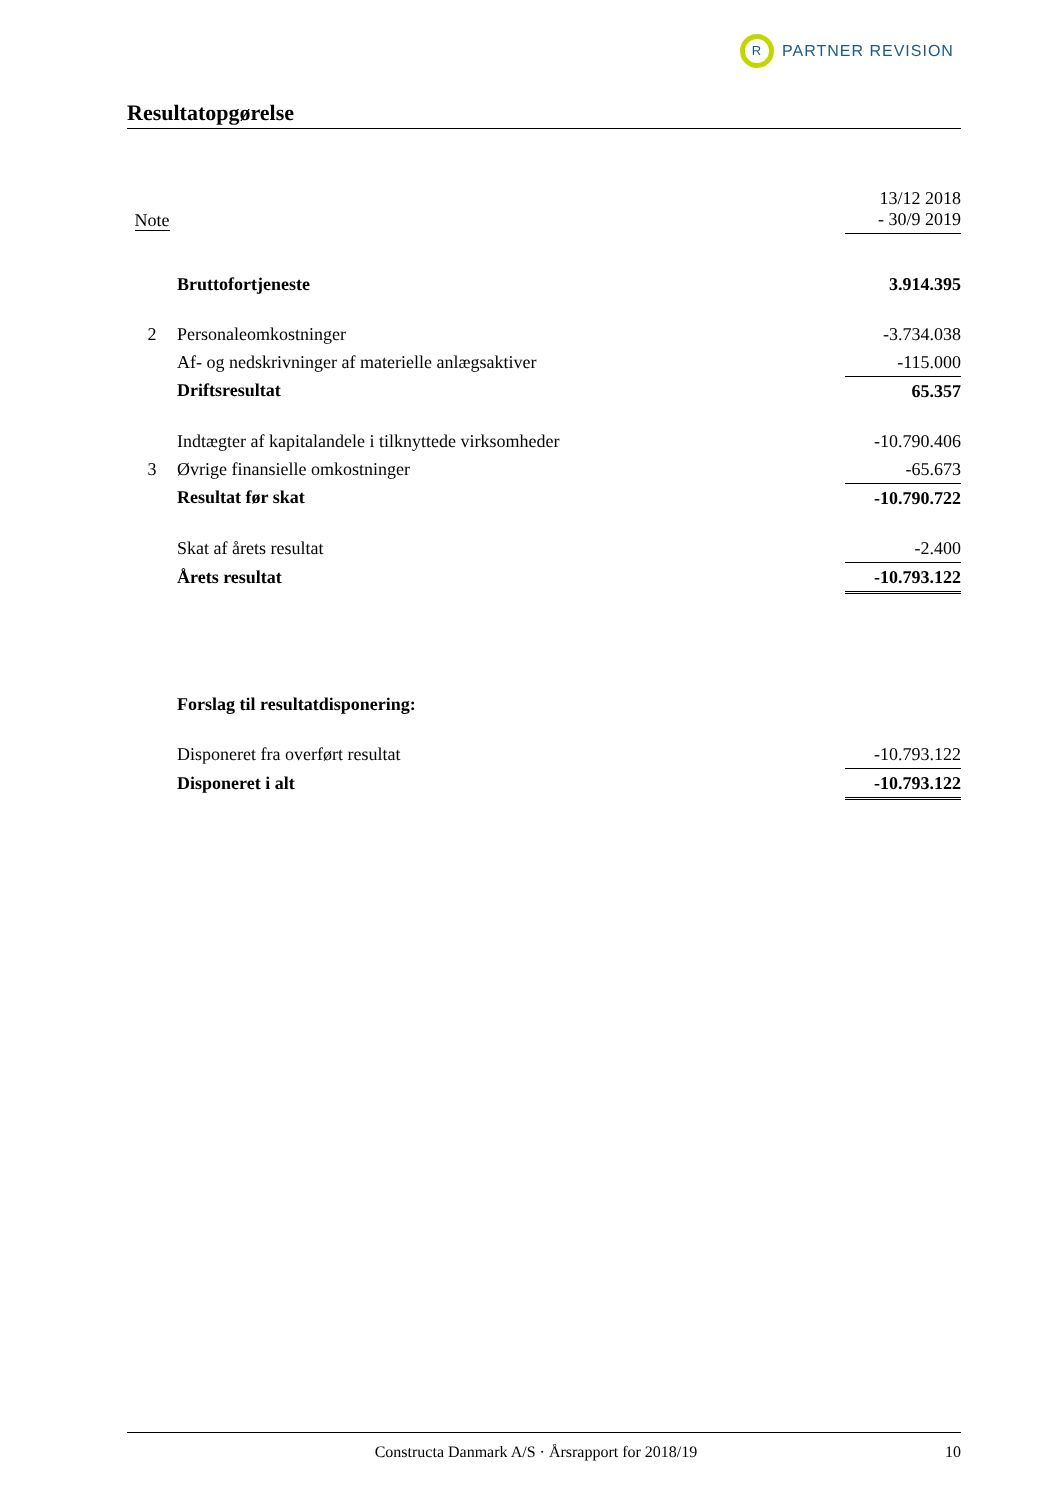R
PARTNER REVISION
Resultatopgørelse
| Note | | 13/12 2018 - 30/9 2019 |
| | Bruttofortjeneste | 3.914.395 |
| 2 | Personaleomkostninger | -3.734.038 |
| | Af- og nedskrivninger af materielle anlægsaktiver | -115.000 |
| | Driftsresultat | 65.357 |
| | Indtægter af kapitalandele i tilknyttede virksomheder | -10.790.406 |
| 3 | Øvrige finansielle omkostninger | -65.673 |
| | Resultat før skat | -10.790.722 |
| | Skat af årets resultat | -2.400 |
| | Årets resultat | -10.793.122 |
| | Forslag til resultatdisponering: | |
| | Disponeret fra overført resultat | -10.793.122 |
| | Disponeret i alt | -10.793.122 |
Constructa Danmark A/S · Årsrapport for 2018/19 10